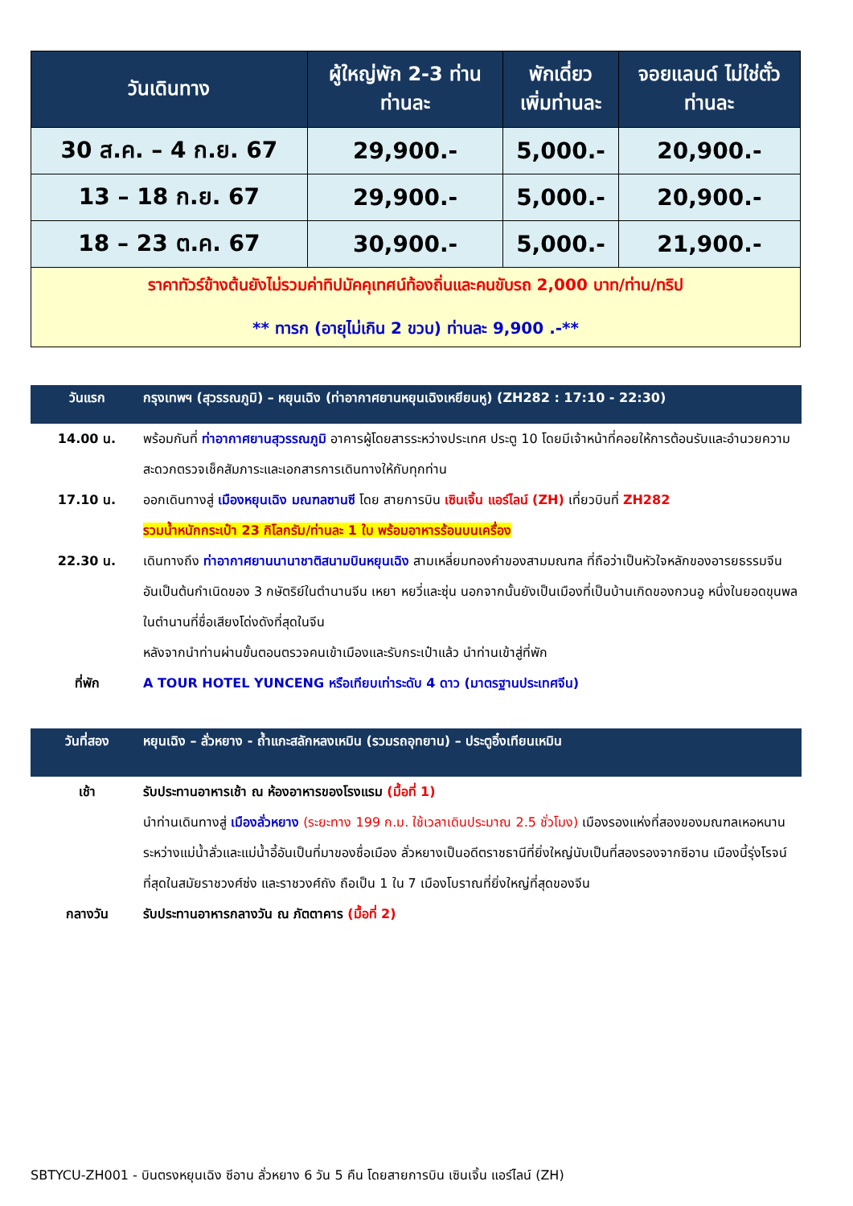| วันเดินทาง | ผู้ใหญ่พัก 2-3 ท่าน ท่านละ | พักเดี่ยว เพิ่มท่านละ | จอยแลนด์ ไม่ใช่ตั๋ว ท่านละ |
| --- | --- | --- | --- |
| 30 ส.ค. – 4 ก.ย. 67 | 29,900.- | 5,000.- | 20,900.- |
| 13 – 18 ก.ย. 67 | 29,900.- | 5,000.- | 20,900.- |
| 18 – 23 ต.ค. 67 | 30,900.- | 5,000.- | 21,900.- |
| ราคาทัวร์ข้างต้นยังไม่รวมค่าทิปมัคคุเทศน์ท้องถิ่นและคนขับรถ 2,000 บาท/ท่าน/ทริป ** ทารก (อายุไม่เกิน 2 ขวบ) ท่านละ 9,900 .-** | | | |
วันแรก กรุงเทพฯ (สุวรรณภูมิ) – หยุนเฉิง (ท่าอากาศยานหยุนเฉิงเหยียนหู) (ZH282 : 17:10 - 22:30)
14.00 น. พร้อมกันที่ ท่าอากาศยานสุวรรณภูมิ อาคารผู้โดยสารระหว่างประเทศ ประตู 10 โดยมีเจ้าหน้าที่คอยให้การต้อนรับและอำนวยความสะดวกตรวจเช็คสัมภาระและเอกสารการเดินทางให้กับทุกท่าน
17.10 น. ออกเดินทางสู่ เมืองหยุนเฉิง มณฑลซานซี โดย สายการบิน เซินเจิ้น แอร์ไลน์ (ZH) เที่ยวบินที่ ZH282
รวมน้ำหนักกระเป๋า 23 กิโลกรัม/ท่านละ 1 ใบ พร้อมอาหารร้อนบนเครื่อง
22.30 น. เดินทางถึง ท่าอากาศยานนานาชาติสนามบินหยุนเฉิง สามเหลี่ยมทองคำของสามมณฑล ที่ถือว่าเป็นหัวใจหลักของอารยธรรมจีน อันเป็นต้นกำเนิดของ 3 กษัตริย์ในตำนานจีน เหยา หยวี่และซุ่น นอกจากนั้นยังเป็นเมืองที่เป็นบ้านเกิดของกวนอู หนึ่งในยอดขุนพลในตำนานที่ชื่อเสียงโด่งดังที่สุดในจีน
หลังจากนำท่านผ่านขั้นตอนตรวจคนเข้าเมืองและรับกระเป๋าแล้ว นำท่านเข้าสู่ที่พัก
ที่พัก A TOUR HOTEL YUNCENG หรือเทียบเท่าระดับ 4 ดาว (มาตรฐานประเทศจีน)
วันที่สอง หยุนเฉิง – ลั่วหยาง - ถ้ำแกะสลักหลงเหมิน (รวมรถอุทยาน) – ประตูอิ๋งเทียนเหมิน
เช้า รับประทานอาหารเช้า ณ ห้องอาหารของโรงแรม (มื้อที่ 1)
นำท่านเดินทางสู่ เมืองลั่วหยาง (ระยะทาง 199 ก.ม. ใช้เวลาเดินประมาณ 2.5 ชั่วโมง) เมืองรองแห่งที่สองของมณฑลเหอหนาน ระหว่างแม่น้ำลั่วและแม่น้ำอี้อันเป็นที่มาของชื่อเมือง ลั่วหยางเป็นอดีตราชธานีที่ยิ่งใหญ่นับเป็นที่สองรองจากซีอาน เมืองนี้รุ่งโรจน์ที่สุดในสมัยราชวงศ์ซ่ง และราชวงศ์ถัง ถือเป็น 1 ใน 7 เมืองโบราณที่ยิ่งใหญ่ที่สุดของจีน
กลางวัน รับประทานอาหารกลางวัน ณ ภัตตาคาร (มื้อที่ 2)
SBTYCU-ZH001 - บินตรงหยุนเฉิง ซีอาน ลั่วหยาง 6 วัน 5 คืน โดยสายการบิน เซินเจิ้น แอร์ไลน์ (ZH)